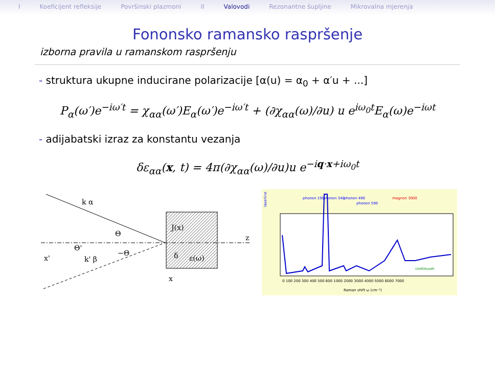I Koeficijent refleksije Površinski plazmoni II Valovodi Rezonantne šupljine Mikrovalna mjerenja
Fononsko ramansko raspršenje
izborna pravila u ramanskom raspršenju
- struktura ukupne inducirane polarizacije [α(u) = α<sub>0</sub> + α′u + ...]
P<sub>α</sub>(ω′)e<sup>−iω′t</sup> = χ<sub>αα</sub>(ω′)E<sub>α</sub>(ω′)e<sup>−iω′t</sup> + (∂χ<sub>αα</sub>(ω)/∂u) u e<sup>iω<sub>0</sub>t</sup>E<sub>α</sub>(ω)e<sup>−iωt</sup>
- adijabatski izraz za konstantu vezanja
δε<sub>αα</sub>(x, t) = 4π(∂χ<sub>αα</sub>(ω)/∂u)u e<sup>−iq·x+iω<sub>0</sub>t</sup>
k α
Θ
Θ'
k' β
−Θ
x'
J(x)
δ
ε(ω)
z
x
laserline
phonon 190
phonon 340
phonon 490
phonon 590
magnon 3000
continuum
Raman shift ω (cm⁻¹)
0 100 200 300 400 500 600 1000 2000 3000 4000 5000 6000 7000